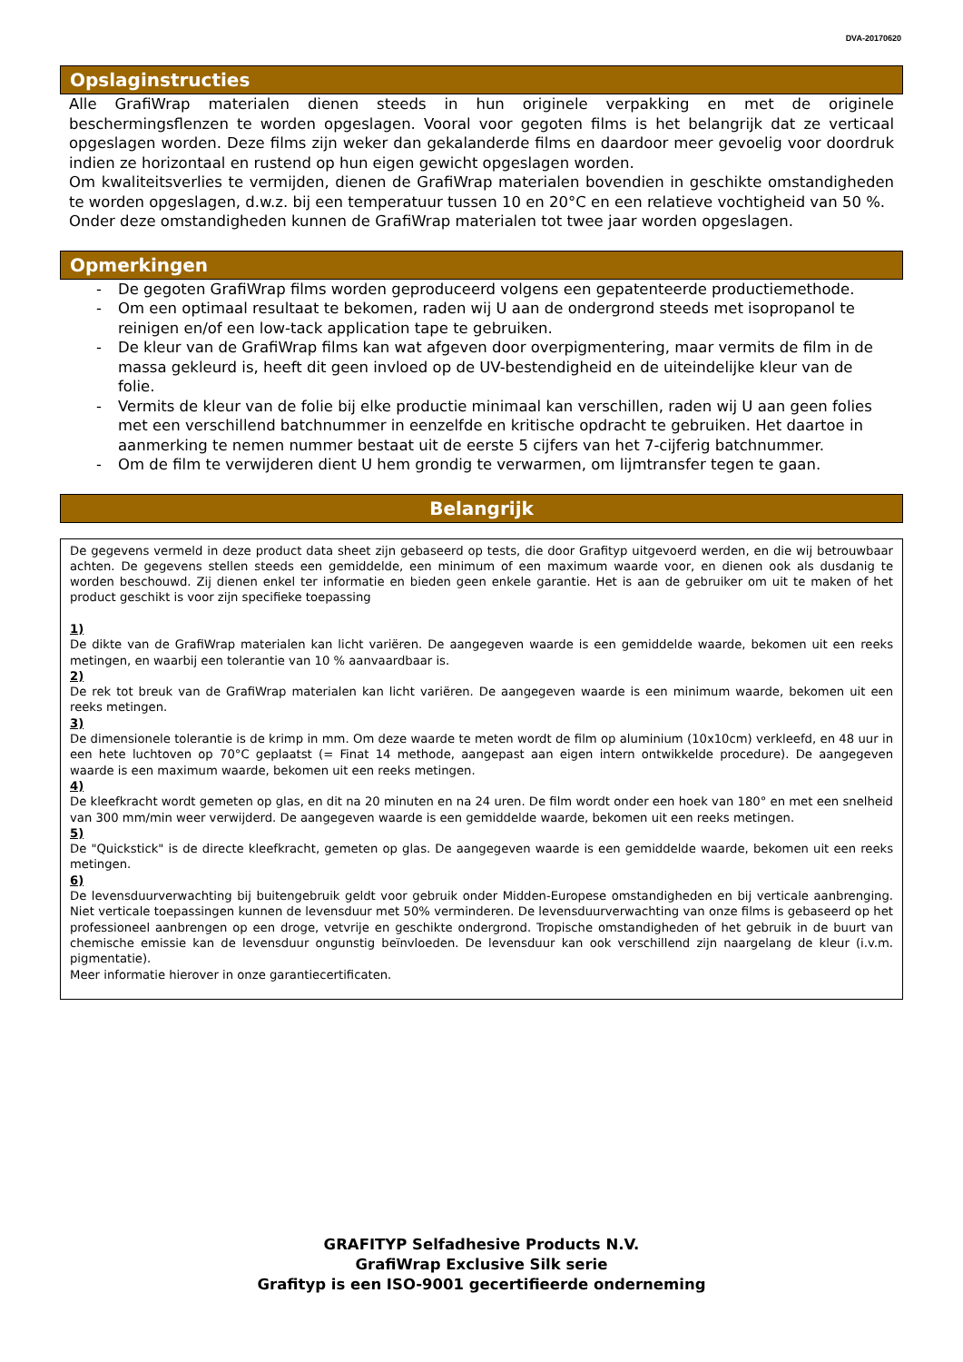DVA-20170620
Opslaginstructies
Alle GrafiWrap materialen dienen steeds in hun originele verpakking en met de originele beschermingsflenzen te worden opgeslagen. Vooral voor gegoten films is het belangrijk dat ze verticaal opgeslagen worden. Deze films zijn weker dan gekalanderde films en daardoor meer gevoelig voor doordruk indien ze horizontaal en rustend op hun eigen gewicht opgeslagen worden.
Om kwaliteitsverlies te vermijden, dienen de GrafiWrap materialen bovendien in geschikte omstandigheden te worden opgeslagen, d.w.z. bij een temperatuur tussen 10 en 20°C en een relatieve vochtigheid van 50 %.
Onder deze omstandigheden kunnen de GrafiWrap materialen tot twee jaar worden opgeslagen.
Opmerkingen
- De gegoten GrafiWrap films worden geproduceerd volgens een gepatenteerde productiemethode.
- Om een optimaal resultaat te bekomen, raden wij U aan de ondergrond steeds met isopropanol te reinigen en/of een low-tack application tape te gebruiken.
- De kleur van de GrafiWrap films kan wat afgeven door overpigmentering, maar vermits de film in de massa gekleurd is, heeft dit geen invloed op de UV-bestendigheid en de uiteindelijke kleur van de folie.
- Vermits de kleur van de folie bij elke productie minimaal kan verschillen, raden wij U aan geen folies met een verschillend batchnummer in eenzelfde en kritische opdracht te gebruiken. Het daartoe in aanmerking te nemen nummer bestaat uit de eerste 5 cijfers van het 7-cijferig batchnummer.
- Om de film te verwijderen dient U hem grondig te verwarmen, om lijmtransfer tegen te gaan.
Belangrijk
De gegevens vermeld in deze product data sheet zijn gebaseerd op tests, die door Grafityp uitgevoerd werden, en die wij betrouwbaar achten. De gegevens stellen steeds een gemiddelde, een minimum of een maximum waarde voor, en dienen ook als dusdanig te worden beschouwd. Zij dienen enkel ter informatie en bieden geen enkele garantie. Het is aan de gebruiker om uit te maken of het product geschikt is voor zijn specifieke toepassing
1)
De dikte van de GrafiWrap materialen kan licht variëren. De aangegeven waarde is een gemiddelde waarde, bekomen uit een reeks metingen, en waarbij een tolerantie van 10 % aanvaardbaar is.
2)
De rek tot breuk van de GrafiWrap materialen kan licht variëren. De aangegeven waarde is een minimum waarde, bekomen uit een reeks metingen.
3)
De dimensionele tolerantie is de krimp in mm. Om deze waarde te meten wordt de film op aluminium (10x10cm) verkleefd, en 48 uur in een hete luchtoven op 70°C geplaatst (= Finat 14 methode, aangepast aan eigen intern ontwikkelde procedure). De aangegeven waarde is een maximum waarde, bekomen uit een reeks metingen.
4)
De kleefkracht wordt gemeten op glas, en dit na 20 minuten en na 24 uren. De film wordt onder een hoek van 180° en met een snelheid van 300 mm/min weer verwijderd. De aangegeven waarde is een gemiddelde waarde, bekomen uit een reeks metingen.
5)
De "Quickstick" is de directe kleefkracht, gemeten op glas. De aangegeven waarde is een gemiddelde waarde, bekomen uit een reeks metingen.
6)
De levensduurverwachting bij buitengebruik geldt voor gebruik onder Midden-Europese omstandigheden en bij verticale aanbrenging. Niet verticale toepassingen kunnen de levensduur met 50% verminderen. De levensduurverwachting van onze films is gebaseerd op het professioneel aanbrengen op een droge, vetvrije en geschikte ondergrond. Tropische omstandigheden of het gebruik in de buurt van chemische emissie kan de levensduur ongunstig beïnvloeden. De levensduur kan ook verschillend zijn naargelang de kleur (i.v.m. pigmentatie).
Meer informatie hierover in onze garantiecertificaten.
GRAFITYP Selfadhesive Products N.V.
GrafiWrap Exclusive Silk serie
Grafityp is een ISO-9001 gecertifieerde onderneming